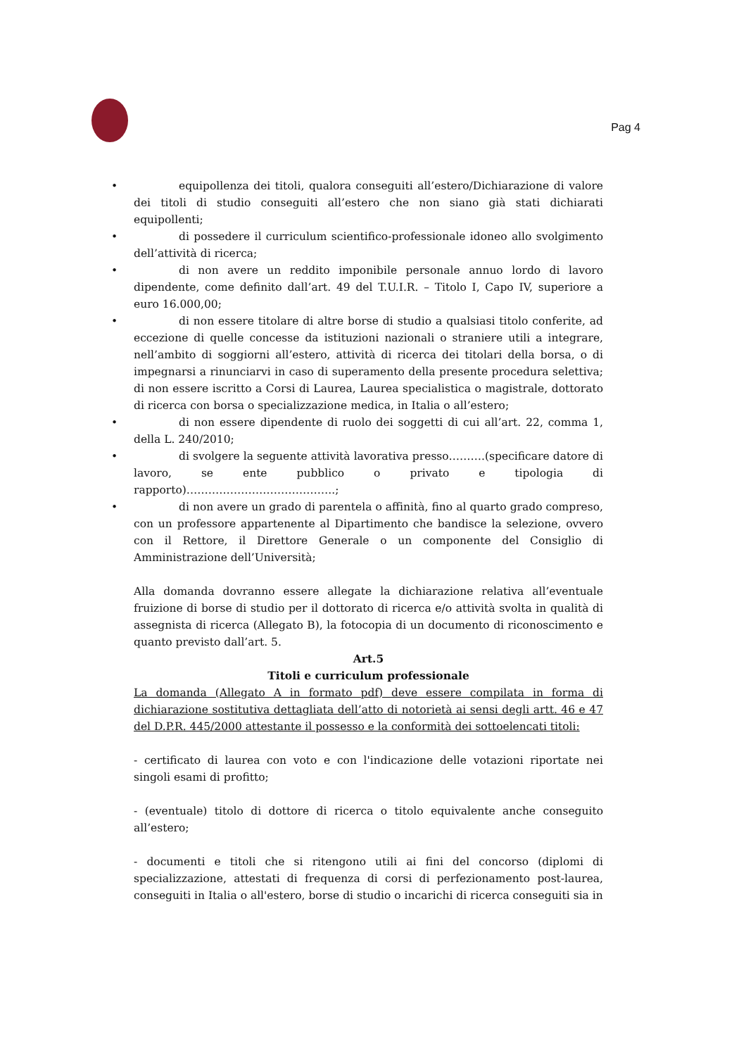Pag 4
• equipollenza dei titoli, qualora conseguiti all’estero/Dichiarazione di valore dei titoli di studio conseguiti all’estero che non siano già stati dichiarati equipollenti;
• di possedere il curriculum scientifico-professionale idoneo allo svolgimento dell’attività di ricerca;
• di non avere un reddito imponibile personale annuo lordo di lavoro dipendente, come definito dall’art. 49 del T.U.I.R. – Titolo I, Capo IV, superiore a euro 16.000,00;
• di non essere titolare di altre borse di studio a qualsiasi titolo conferite, ad eccezione di quelle concesse da istituzioni nazionali o straniere utili a integrare, nell’ambito di soggiorni all’estero, attività di ricerca dei titolari della borsa, o di impegnarsi a rinunciarvi in caso di superamento della presente procedura selettiva; di non essere iscritto a Corsi di Laurea, Laurea specialistica o magistrale, dottorato di ricerca con borsa o specializzazione medica, in Italia o all’estero;
• di non essere dipendente di ruolo dei soggetti di cui all’art. 22, comma 1, della L. 240/2010;
• di svolgere la seguente attività lavorativa presso……….(specificare datore di lavoro, se ente pubblico o privato e tipologia di rapporto)…………………………………..;
• di non avere un grado di parentela o affinità, fino al quarto grado compreso, con un professore appartenente al Dipartimento che bandisce la selezione, ovvero con il Rettore, il Direttore Generale o un componente del Consiglio di Amministrazione dell’Università;
Alla domanda dovranno essere allegate la dichiarazione relativa all’eventuale fruizione di borse di studio per il dottorato di ricerca e/o attività svolta in qualità di assegnista di ricerca (Allegato B), la fotocopia di un documento di riconoscimento e quanto previsto dall’art. 5.
Art.5
Titoli e curriculum professionale
La domanda (Allegato A in formato pdf) deve essere compilata in forma di dichiarazione sostitutiva dettagliata dell’atto di notorietà ai sensi degli artt. 46 e 47 del D.P.R. 445/2000 attestante il possesso e la conformità dei sottoelencati titoli:
- certificato di laurea con voto e con l'indicazione delle votazioni riportate nei singoli esami di profitto;
- (eventuale) titolo di dottore di ricerca o titolo equivalente anche conseguito all’estero;
- documenti e titoli che si ritengono utili ai fini del concorso (diplomi di specializzazione, attestati di frequenza di corsi di perfezionamento post-laurea, conseguiti in Italia o all'estero, borse di studio o incarichi di ricerca conseguiti sia in